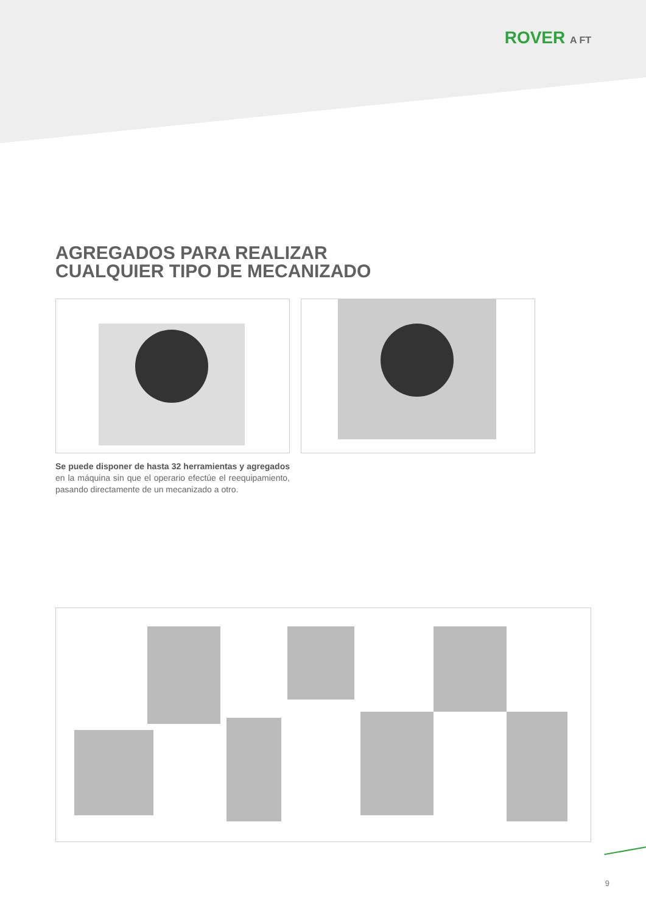ROVER A FT
AGREGADOS PARA REALIZAR
CUALQUIER TIPO DE MECANIZADO
Se puede disponer de hasta 32 herramientas y agregados en la máquina sin que el operario efectúe el reequipamiento, pasando directamente de un mecanizado a otro.
9